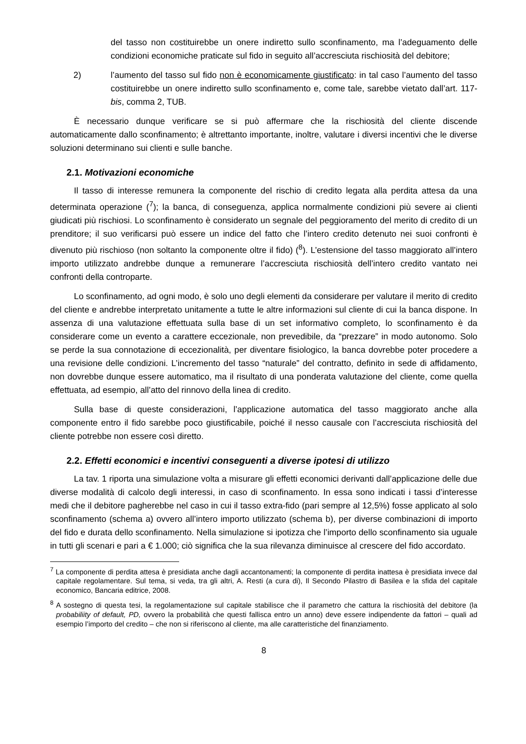del tasso non costituirebbe un onere indiretto sullo sconfinamento, ma l’adeguamento delle condizioni economiche praticate sul fido in seguito all’accresciuta rischiosità del debitore;
2) l’aumento del tasso sul fido non è economicamente giustificato: in tal caso l’aumento del tasso costituirebbe un onere indiretto sullo sconfinamento e, come tale, sarebbe vietato dall’art. 117-bis, comma 2, TUB.
È necessario dunque verificare se si può affermare che la rischiosità del cliente discende automaticamente dallo sconfinamento; è altrettanto importante, inoltre, valutare i diversi incentivi che le diverse soluzioni determinano sui clienti e sulle banche.
2.1. Motivazioni economiche
Il tasso di interesse remunera la componente del rischio di credito legata alla perdita attesa da una determinata operazione (<sup>7</sup>); la banca, di conseguenza, applica normalmente condizioni più severe ai clienti giudicati più rischiosi. Lo sconfinamento è considerato un segnale del peggioramento del merito di credito di un prenditore; il suo verificarsi può essere un indice del fatto che l’intero credito detenuto nei suoi confronti è divenuto più rischioso (non soltanto la componente oltre il fido) (<sup>8</sup>). L’estensione del tasso maggiorato all’intero importo utilizzato andrebbe dunque a remunerare l’accresciuta rischiosità dell’intero credito vantato nei confronti della controparte.
Lo sconfinamento, ad ogni modo, è solo uno degli elementi da considerare per valutare il merito di credito del cliente e andrebbe interpretato unitamente a tutte le altre informazioni sul cliente di cui la banca dispone. In assenza di una valutazione effettuata sulla base di un set informativo completo, lo sconfinamento è da considerare come un evento a carattere eccezionale, non prevedibile, da “prezzare” in modo autonomo. Solo se perde la sua connotazione di eccezionalità, per diventare fisiologico, la banca dovrebbe poter procedere a una revisione delle condizioni. L’incremento del tasso “naturale” del contratto, definito in sede di affidamento, non dovrebbe dunque essere automatico, ma il risultato di una ponderata valutazione del cliente, come quella effettuata, ad esempio, all’atto del rinnovo della linea di credito.
Sulla base di queste considerazioni, l’applicazione automatica del tasso maggiorato anche alla componente entro il fido sarebbe poco giustificabile, poiché il nesso causale con l’accresciuta rischiosità del cliente potrebbe non essere così diretto.
2.2. Effetti economici e incentivi conseguenti a diverse ipotesi di utilizzo
La tav. 1 riporta una simulazione volta a misurare gli effetti economici derivanti dall’applicazione delle due diverse modalità di calcolo degli interessi, in caso di sconfinamento. In essa sono indicati i tassi d’interesse medi che il debitore pagherebbe nel caso in cui il tasso extra-fido (pari sempre al 12,5%) fosse applicato al solo sconfinamento (schema a) ovvero all’intero importo utilizzato (schema b), per diverse combinazioni di importo del fido e durata dello sconfinamento. Nella simulazione si ipotizza che l’importo dello sconfinamento sia uguale in tutti gli scenari e pari a € 1.000; ciò significa che la sua rilevanza diminuisce al crescere del fido accordato.
<sup>7</sup> La componente di perdita attesa è presidiata anche dagli accantonamenti; la componente di perdita inattesa è presidiata invece dal capitale regolamentare. Sul tema, si veda, tra gli altri, A. Resti (a cura di), Il Secondo Pilastro di Basilea e la sfida del capitale economico, Bancaria editrice, 2008.
<sup>8</sup> A sostegno di questa tesi, la regolamentazione sul capitale stabilisce che il parametro che cattura la rischiosità del debitore (la probabiliity of default, PD, ovvero la probabilità che questi fallisca entro un anno) deve essere indipendente da fattori – quali ad esempio l’importo del credito – che non si riferiscono al cliente, ma alle caratteristiche del finanziamento.
8